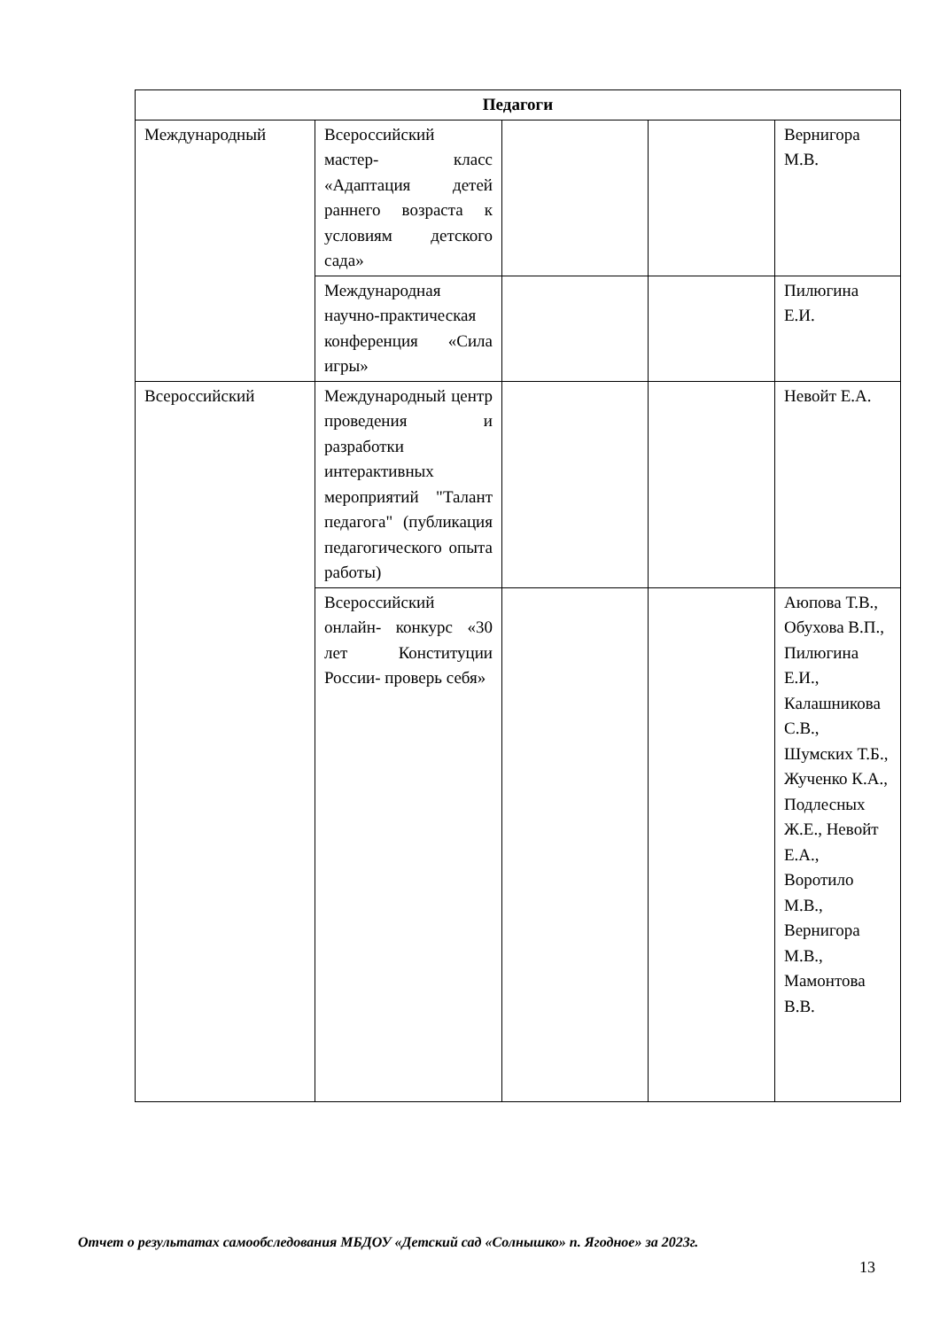| Педагоги | | | | |
| --- | --- | --- | --- | --- |
| Международный | Всероссийский мастер- класс «Адаптация детей раннего возраста к условиям детского сада» | | | Вернигора М.В. |
| | Международная научно-практическая конференция «Сила игры» | | | Пилюгина Е.И. |
| Всероссийский | Международный центр проведения и разработки интерактивных мероприятий "Талант педагога" (публикация педагогического опыта работы) | | | Невойт Е.А. |
| | Всероссийский онлайн- конкурс «30 лет Конституции России- проверь себя» | | | Аюпова Т.В., Обухова В.П., Пилюгина Е.И., Калашникова С.В., Шумских Т.Б., Жученко К.А., Подлесных Ж.Е., Невойт Е.А., Воротило М.В., Вернигора М.В., Мамонтова В.В. |
Отчет о результатах самообследования МБДОУ «Детский сад «Солнышко» п. Ягодное» за 2023г.
13